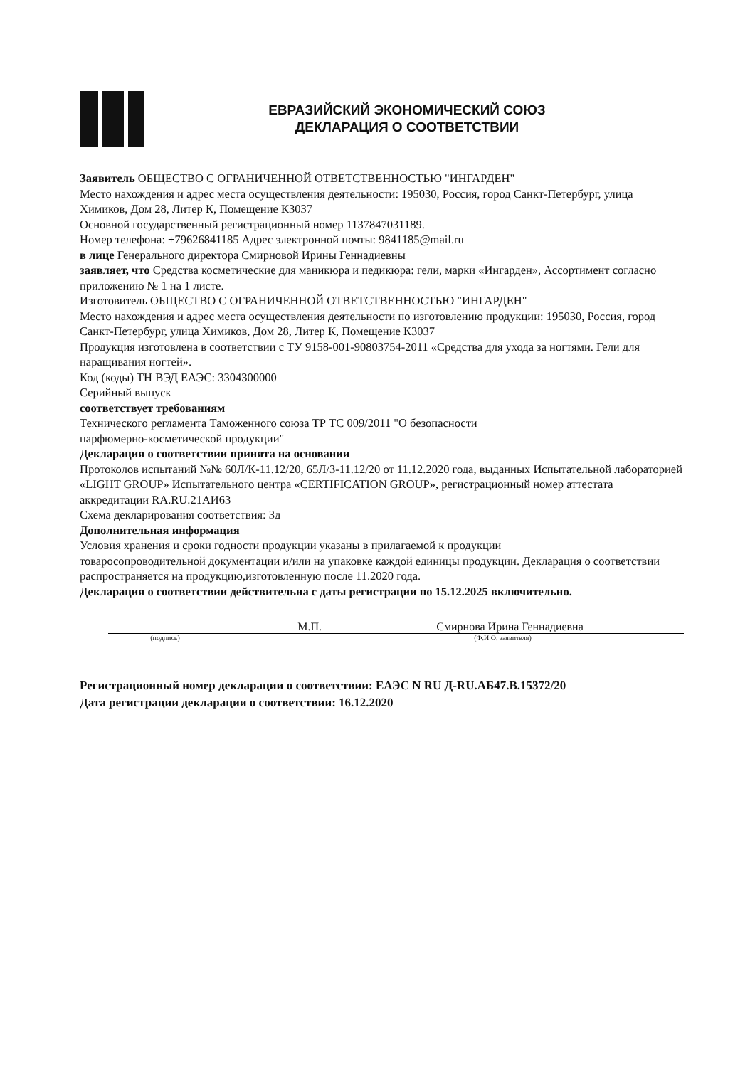ЕВРАЗИЙСКИЙ ЭКОНОМИЧЕСКИЙ СОЮЗ
ДЕКЛАРАЦИЯ О СООТВЕТСТВИИ
Заявитель ОБЩЕСТВО С ОГРАНИЧЕННОЙ ОТВЕТСТВЕННОСТЬЮ "ИНГАРДЕН"
Место нахождения и адрес места осуществления деятельности: 195030, Россия, город Санкт-Петербург, улица Химиков, Дом 28, Литер К, Помещение К3037
Основной государственный регистрационный номер 1137847031189.
Номер телефона: +79626841185 Адрес электронной почты: 9841185@mail.ru
в лице Генерального директора Смирновой Ирины Геннадиевны
заявляет, что Средства косметические для маникюра и педикюра: гели, марки «Ингарден», Ассортимент согласно приложению № 1 на 1 листе.
Изготовитель ОБЩЕСТВО С ОГРАНИЧЕННОЙ ОТВЕТСТВЕННОСТЬЮ "ИНГАРДЕН"
Место нахождения и адрес места осуществления деятельности по изготовлению продукции: 195030, Россия, город Санкт-Петербург, улица Химиков, Дом 28, Литер К, Помещение К3037
Продукция изготовлена в соответствии с ТУ 9158-001-90803754-2011 «Средства для ухода за ногтями. Гели для наращивания ногтей».
Код (коды) ТН ВЭД ЕАЭС: 3304300000
Серийный выпуск
соответствует требованиям
Технического регламента Таможенного союза ТР ТС 009/2011 "О безопасности
парфюмерно-косметической продукции"
Декларация о соответствии принята на основании
Протоколов испытаний №№ 60Л/К-11.12/20, 65Л/З-11.12/20 от 11.12.2020 года, выданных Испытательной лабораторией «LIGHT GROUP» Испытательного центра «CERTIFICATION GROUP», регистрационный номер аттестата аккредитации RA.RU.21АИ63
Схема декларирования соответствия: 3д
Дополнительная информация
Условия хранения и сроки годности продукции указаны в прилагаемой к продукции
товаросопроводительной документации и/или на упаковке каждой единицы продукции. Декларация о соответствии распространяется на продукцию,изготовленную после 11.2020 года.
Декларация о соответствии действительна с даты регистрации по 15.12.2025 включительно.
М.П. Смирнова Ирина Геннадиевна
(подпись) (Ф.И.О. заявителя)
Регистрационный номер декларации о соответствии: ЕАЭС N RU Д-RU.АБ47.В.15372/20
Дата регистрации декларации о соответствии: 16.12.2020